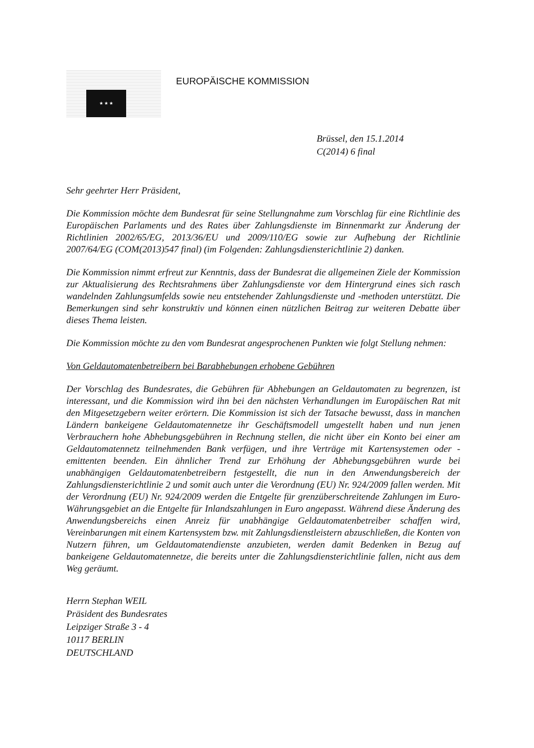★ ★ ★
EUROPÄISCHE KOMMISSION
Brüssel, den 15.1.2014
C(2014) 6 final
Sehr geehrter Herr Präsident,
Die Kommission möchte dem Bundesrat für seine Stellungnahme zum Vorschlag für eine Richtlinie des Europäischen Parlaments und des Rates über Zahlungsdienste im Binnenmarkt zur Änderung der Richtlinien 2002/65/EG, 2013/36/EU und 2009/110/EG sowie zur Aufhebung der Richtlinie 2007/64/EG (COM(2013)547 final) (im Folgenden: Zahlungsdiensterichtlinie 2) danken.
Die Kommission nimmt erfreut zur Kenntnis, dass der Bundesrat die allgemeinen Ziele der Kommission zur Aktualisierung des Rechtsrahmens über Zahlungsdienste vor dem Hintergrund eines sich rasch wandelnden Zahlungsumfelds sowie neu entstehender Zahlungsdienste und -methoden unterstützt. Die Bemerkungen sind sehr konstruktiv und können einen nützlichen Beitrag zur weiteren Debatte über dieses Thema leisten.
Die Kommission möchte zu den vom Bundesrat angesprochenen Punkten wie folgt Stellung nehmen:
Von Geldautomatenbetreibern bei Barabhebungen erhobene Gebühren
Der Vorschlag des Bundesrates, die Gebühren für Abhebungen an Geldautomaten zu begrenzen, ist interessant, und die Kommission wird ihn bei den nächsten Verhandlungen im Europäischen Rat mit den Mitgesetzgebern weiter erörtern. Die Kommission ist sich der Tatsache bewusst, dass in manchen Ländern bankeigene Geldautomatennetze ihr Geschäftsmodell umgestellt haben und nun jenen Verbrauchern hohe Abhebungsgebühren in Rechnung stellen, die nicht über ein Konto bei einer am Geldautomatennetz teilnehmenden Bank verfügen, und ihre Verträge mit Kartensystemen oder -emittenten beenden. Ein ähnlicher Trend zur Erhöhung der Abhebungsgebühren wurde bei unabhängigen Geldautomatenbetreibern festgestellt, die nun in den Anwendungsbereich der Zahlungsdiensterichtlinie 2 und somit auch unter die Verordnung (EU) Nr. 924/2009 fallen werden. Mit der Verordnung (EU) Nr. 924/2009 werden die Entgelte für grenzüberschreitende Zahlungen im Euro-Währungsgebiet an die Entgelte für Inlandszahlungen in Euro angepasst. Während diese Änderung des Anwendungsbereichs einen Anreiz für unabhängige Geldautomatenbetreiber schaffen wird, Vereinbarungen mit einem Kartensystem bzw. mit Zahlungsdienstleistern abzuschließen, die Konten von Nutzern führen, um Geldautomatendienste anzubieten, werden damit Bedenken in Bezug auf bankeigene Geldautomatennetze, die bereits unter die Zahlungsdiensterichtlinie fallen, nicht aus dem Weg geräumt.
Herrn Stephan WEIL
Präsident des Bundesrates
Leipziger Straße 3 - 4
10117 BERLIN
DEUTSCHLAND